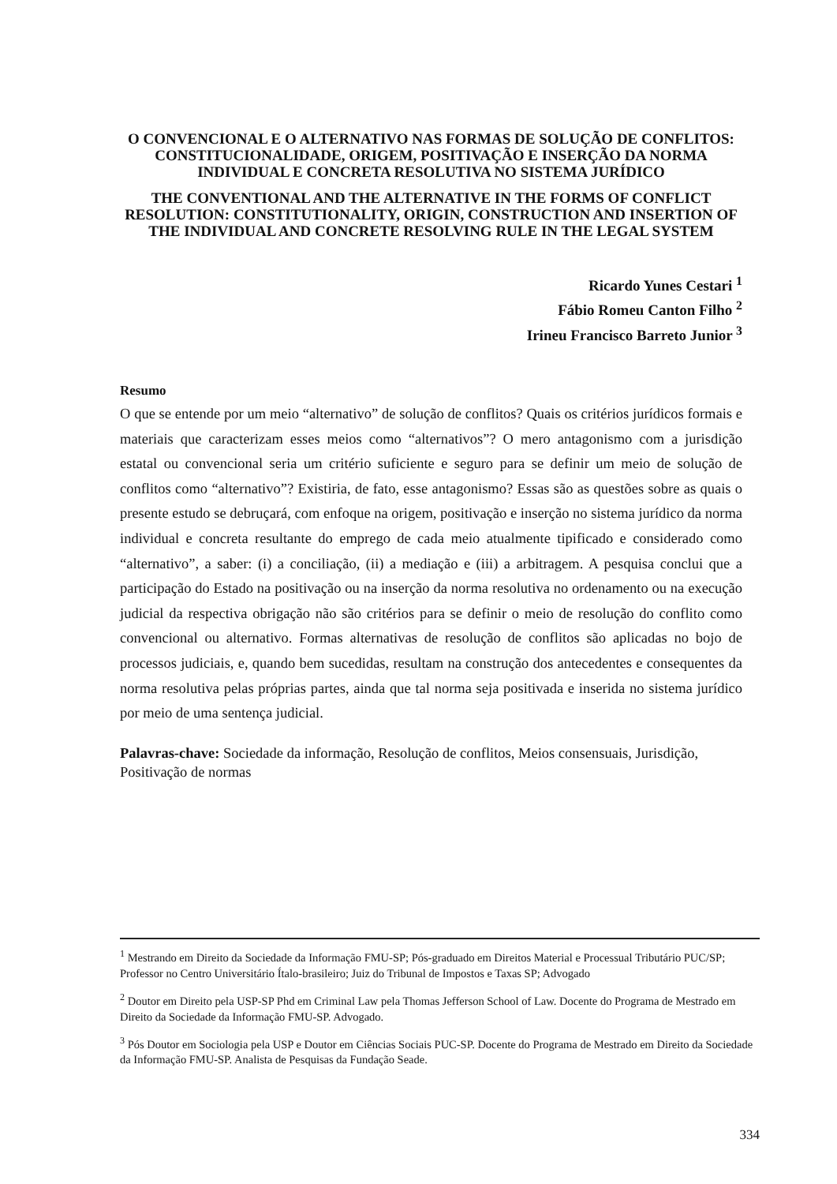O CONVENCIONAL E O ALTERNATIVO NAS FORMAS DE SOLUÇÃO DE CONFLITOS: CONSTITUCIONALIDADE, ORIGEM, POSITIVAÇÃO E INSERÇÃO DA NORMA INDIVIDUAL E CONCRETA RESOLUTIVA NO SISTEMA JURÍDICO
THE CONVENTIONAL AND THE ALTERNATIVE IN THE FORMS OF CONFLICT RESOLUTION: CONSTITUTIONALITY, ORIGIN, CONSTRUCTION AND INSERTION OF THE INDIVIDUAL AND CONCRETE RESOLVING RULE IN THE LEGAL SYSTEM
Ricardo Yunes Cestari <sup>1</sup>
Fábio Romeu Canton Filho <sup>2</sup>
Irineu Francisco Barreto Junior <sup>3</sup>
Resumo
O que se entende por um meio “alternativo” de solução de conflitos? Quais os critérios jurídicos formais e materiais que caracterizam esses meios como “alternativos”? O mero antagonismo com a jurisdição estatal ou convencional seria um critério suficiente e seguro para se definir um meio de solução de conflitos como “alternativo”? Existiria, de fato, esse antagonismo? Essas são as questões sobre as quais o presente estudo se debruçará, com enfoque na origem, positivação e inserção no sistema jurídico da norma individual e concreta resultante do emprego de cada meio atualmente tipificado e considerado como “alternativo”, a saber: (i) a conciliação, (ii) a mediação e (iii) a arbitragem. A pesquisa conclui que a participação do Estado na positivação ou na inserção da norma resolutiva no ordenamento ou na execução judicial da respectiva obrigação não são critérios para se definir o meio de resolução do conflito como convencional ou alternativo. Formas alternativas de resolução de conflitos são aplicadas no bojo de processos judiciais, e, quando bem sucedidas, resultam na construção dos antecedentes e consequentes da norma resolutiva pelas próprias partes, ainda que tal norma seja positivada e inserida no sistema jurídico por meio de uma sentença judicial.
Palavras-chave: Sociedade da informação, Resolução de conflitos, Meios consensuais, Jurisdição, Positivação de normas
<sup>1</sup> Mestrando em Direito da Sociedade da Informação FMU-SP; Pós-graduado em Direitos Material e Processual Tributário PUC/SP; Professor no Centro Universitário Ítalo-brasileiro; Juiz do Tribunal de Impostos e Taxas SP; Advogado
<sup>2</sup> Doutor em Direito pela USP-SP Phd em Criminal Law pela Thomas Jefferson School of Law. Docente do Programa de Mestrado em Direito da Sociedade da Informação FMU-SP. Advogado.
<sup>3</sup> Pós Doutor em Sociologia pela USP e Doutor em Ciências Sociais PUC-SP. Docente do Programa de Mestrado em Direito da Sociedade da Informação FMU-SP. Analista de Pesquisas da Fundação Seade.
334